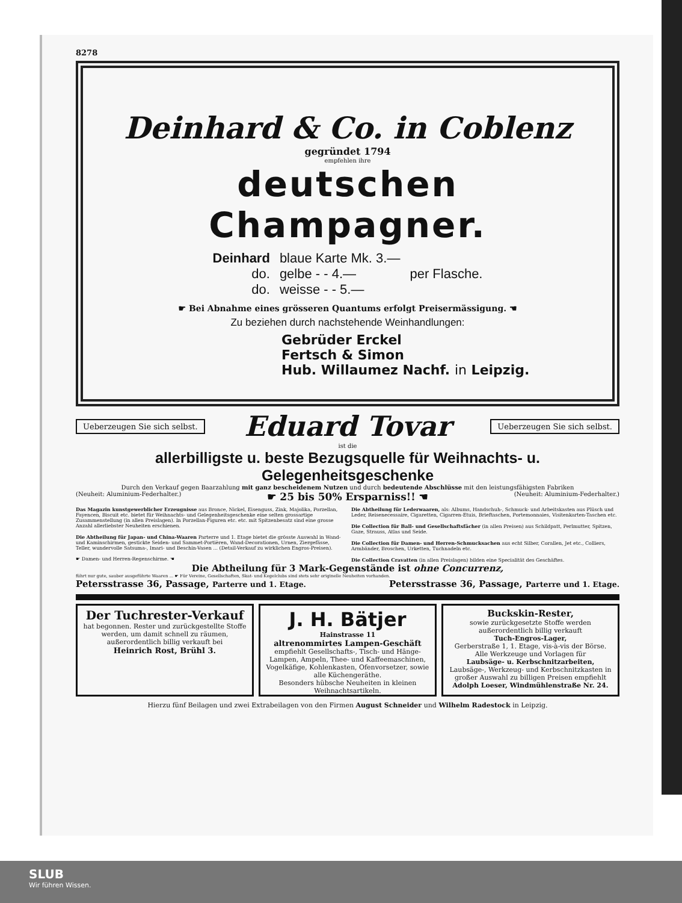8278
Deinhard & Co. in Coblenz
gegründet 1794
empfehlen ihre
deutschen Champagner.
Deinhard
do.
do.
blaue Karte Mk. 3.—
gelbe - - 4.—
weisse - - 5.—
per Flasche.
☛ Bei Abnahme eines grösseren Quantums erfolgt Preisermässigung. ☚
Zu beziehen durch nachstehende Weinhandlungen:
Gebrüder Erckel
Fertsch & Simon
Hub. Willaumez Nachf. in Leipzig.
Ueberzeugen Sie sich selbst. Eduard Tovar Ueberzeugen Sie sich selbst.
ist die
allerbilligste u. beste Bezugsquelle für Weihnachts- u. Gelegenheitsgeschenke
Durch den Verkauf gegen Baarzahlung mit ganz bescheidenem Nutzen und durch bedeutende Abschlüsse mit den leistungsfähigsten Fabriken
(Neuheit: Aluminium-Federhalter.) ☛ 25 bis 50% Ersparniss!! ☚ (Neuheit: Aluminium-Federhalter.)
Das Magazin kunstgewerblicher Erzeugnisse aus Bronce, Nickel, Eisenguss, Zink, Majolika, Porzellan, Fayencen, Biscuit etc. bietet für Weihnachts- und Gelegenheitsgeschenke eine selten grossartige Zusammenstellung (in allen Preislagen). In Porzellan-Figuren etc. etc. mit Spitzenbesatz sind eine grosse Anzahl allerliebster Neuheiten erschienen.
Die Abtheilung für Japan- und China-Waaren Parterre und 1. Etage bietet die grösste Auswahl in Wand- und Kaminschirmen, gestickte Seiden- und Sammet-Portièren, Wand-Decorationen, Urnen, Ziergefässe, Teller, wundervolle Satsuma-, Imari- und Beschin-Vasen ... (Detail-Verkauf zu wirklichen Engros-Preisen).
☛ Damen- und Herren-Regenschirme. ☚
Die Abtheilung für Lederwaaren, als: Albums, Handschuh-, Schmuck- und Arbeitskasten aus Plüsch und Leder, Reisenecessaire, Cigaretten, Cigarren-Etuis, Brieftaschen, Portemonnaies, Visitenkarten-Taschen etc.
Die Collection für Ball- und Gesellschaftsfächer (in allen Preisen) aus Schildpatt, Perlmutter, Spitzen, Gaze, Strauss, Atlas und Seide.
Die Collection für Damen- und Herren-Schmucksachen aus echt Silber, Corallen, Jet etc., Colliers, Armbänder, Broschen, Urketten, Tuchnadeln etc.
Die Collection Cravatten (in allen Preislagen) bilden eine Specialität des Geschäftes.
Die Abtheilung für 3 Mark-Gegenstände ist ohne Concurrenz,
führt nur gute, sauber ausgeführte Waaren ... ☛ Für Vereine, Gesellschaften, Skat- und Kegelclubs sind stets sehr originelle Neuheiten vorhanden.
Petersstrasse 36, Passage, Parterre und 1. Etage. Petersstrasse 36, Passage, Parterre und 1. Etage.
Der Tuchrester-Verkauf
hat begonnen. Rester und zurückgestellte Stoffe werden, um damit schnell zu räumen, außerordentlich billig verkauft bei
Heinrich Rost, Brühl 3.
J. H. Bätjer
Hainstrasse 11
altrenommirtes Lampen-Geschäft
empfiehlt Gesellschafts-, Tisch- und Hänge-Lampen, Ampeln, Thee- und Kaffeemaschinen, Vogelkäfige, Kohlenkasten, Ofenvorsetzer, sowie alle Küchengeräthe.
Besonders hübsche Neuheiten in kleinen Weihnachtsartikeln.
Buckskin-Rester,
sowie zurückgesetzte Stoffe werden außerordentlich billig verkauft
Tuch-Engros-Lager,
Gerberstraße 1, 1. Etage, vis-à-vis der Börse.
Alle Werkzeuge und Vorlagen für
Laubsäge- u. Kerbschnitzarbeiten,
Laubsäge-, Werkzeug- und Kerbschnitzkasten in großer Auswahl zu billigen Preisen empfiehlt
Adolph Loeser, Windmühlenstraße Nr. 24.
Hierzu fünf Beilagen und zwei Extrabeilagen von den Firmen August Schneider und Wilhelm Radestock in Leipzig.
SLUB
Wir führen Wissen.